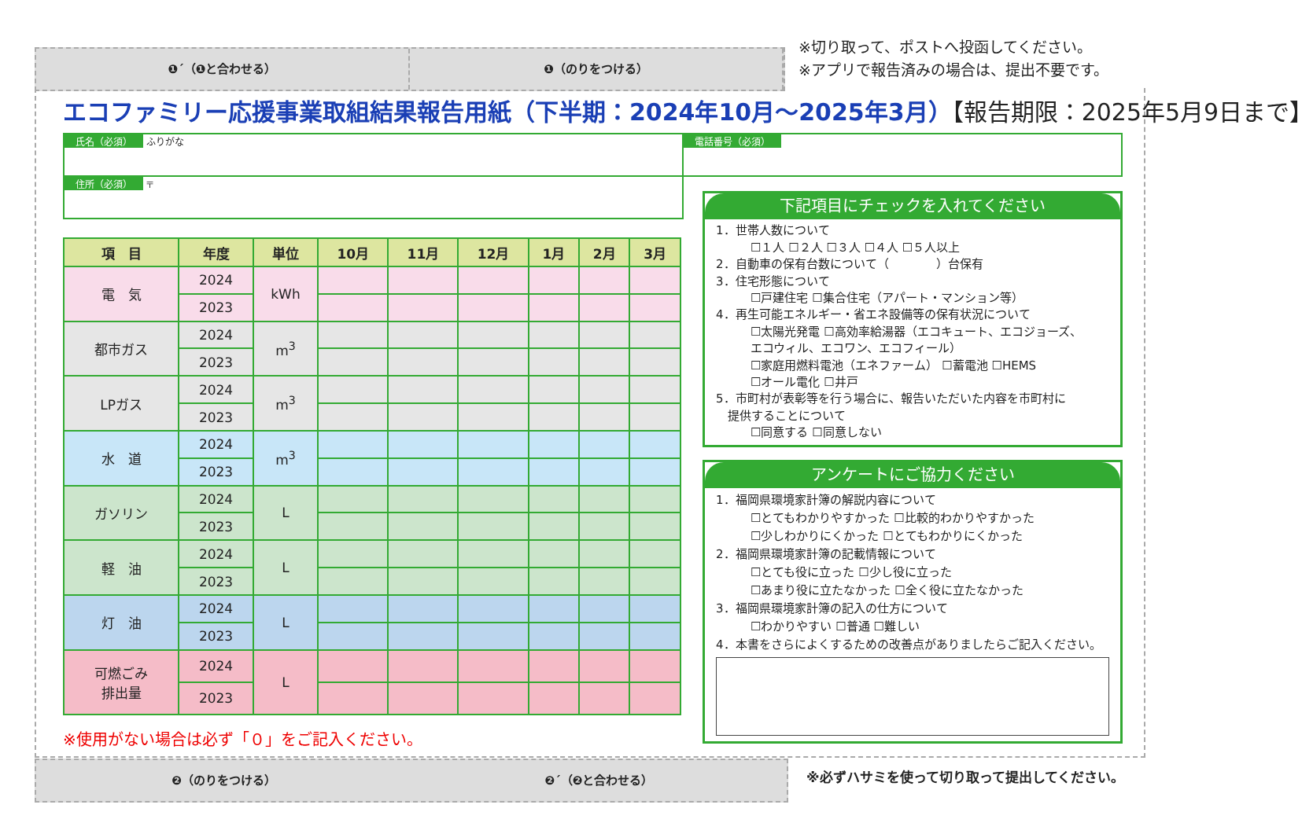❶´（❶と合わせる） ❶（のりをつける）
※切り取って、ポストへ投函してください。
※アプリで報告済みの場合は、提出不要です。
エコファミリー応援事業取組結果報告用紙（下半期：2024年10月～2025年3月）【報告期限：2025年5月9日まで】
氏名（必須） ふりがな 電話番号（必須）
住所（必須） 〒
| 項 目 | 年度 | 単位 | 10月 | 11月 | 12月 | 1月 | 2月 | 3月 |
| --- | --- | --- | --- | --- | --- | --- | --- | --- |
| 電 気 | 2024 | kWh | | | | | | |
| | 2023 | | | | | | | |
| 都市ガス | 2024 | m<sup>3</sup> | | | | | | |
| | 2023 | | | | | | | |
| LPガス | 2024 | m<sup>3</sup> | | | | | | |
| | 2023 | | | | | | | |
| 水 道 | 2024 | m<sup>3</sup> | | | | | | |
| | 2023 | | | | | | | |
| ガソリン | 2024 | L | | | | | | |
| | 2023 | | | | | | | |
| 軽 油 | 2024 | L | | | | | | |
| | 2023 | | | | | | | |
| 灯 油 | 2024 | L | | | | | | |
| | 2023 | | | | | | | |
| 可燃ごみ 排出量 | 2024 | L | | | | | | |
| | 2023 | | | | | | | |
※使用がない場合は必ず「０」をご記入ください。
下記項目にチェックを入れてください
1．世帯人数について
☐１人 ☐２人 ☐３人 ☐４人 ☐５人以上
2．自動車の保有台数について（　　　　）台保有
3．住宅形態について
☐戸建住宅 ☐集合住宅（アパート・マンション等）
4．再生可能エネルギー・省エネ設備等の保有状況について
☐太陽光発電 ☐高効率給湯器（エコキュート、エコジョーズ、
エコウィル、エコワン、エコフィール）
☐家庭用燃料電池（エネファーム） ☐蓄電池 ☐HEMS
☐オール電化 ☐井戸
5．市町村が表彰等を行う場合に、報告いただいた内容を市町村に
　提供することについて
☐同意する ☐同意しない
アンケートにご協力ください
1．福岡県環境家計簿の解説内容について
☐とてもわかりやすかった ☐比較的わかりやすかった
☐少しわかりにくかった ☐とてもわかりにくかった
2．福岡県環境家計簿の記載情報について
☐とても役に立った ☐少し役に立った
☐あまり役に立たなかった ☐全く役に立たなかった
3．福岡県環境家計簿の記入の仕方について
☐わかりやすい ☐普通 ☐難しい
4．本書をさらによくするための改善点がありましたらご記入ください。
❷（のりをつける） ❷´（❷と合わせる）
※必ずハサミを使って切り取って提出してください。